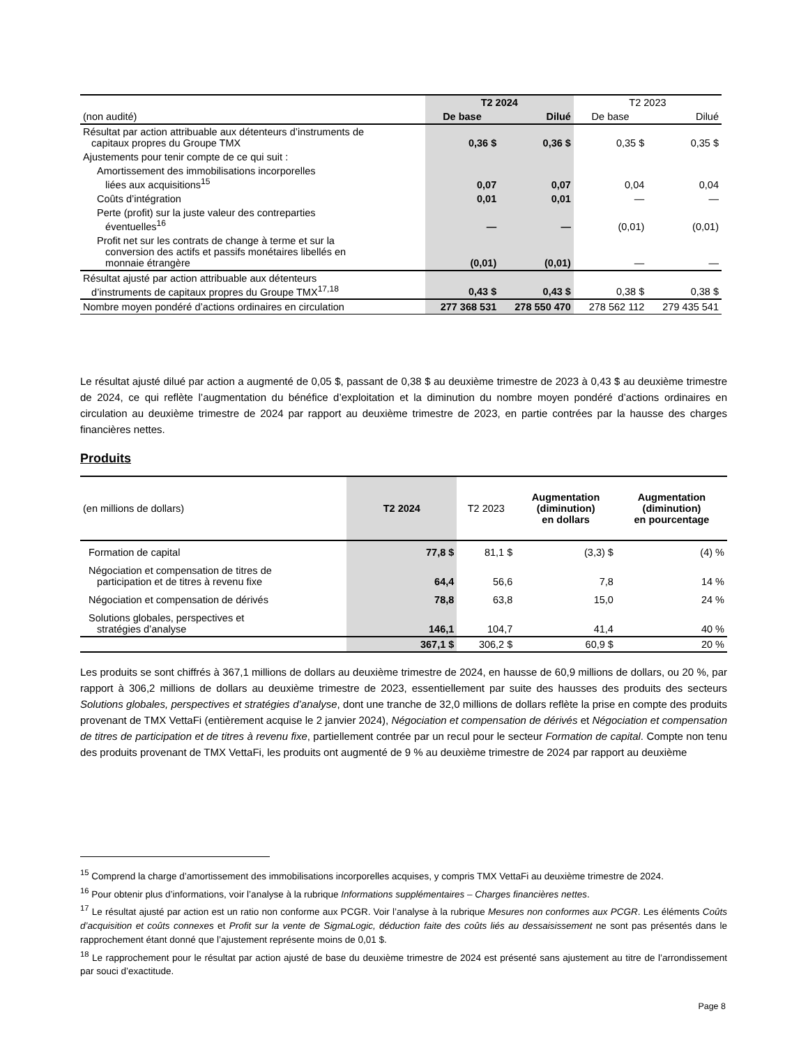| | T2 2024 | | T2 2023 | |
| (non audité) | De base | Dilué | De base | Dilué |
| Résultat par action attribuable aux détenteurs d’instruments de capitaux propres du Groupe TMX | 0,36 $ | 0,36 $ | 0,35 $ | 0,35 $ |
| Ajustements pour tenir compte de ce qui suit : | | | | |
| Amortissement des immobilisations incorporelles liées aux acquisitions<sup>15</sup> | 0,07 | 0,07 | 0,04 | 0,04 |
| Coûts d’intégration | 0,01 | 0,01 | — | — |
| Perte (profit) sur la juste valeur des contreparties éventuelles<sup>16</sup> | — | — | (0,01) | (0,01) |
| Profit net sur les contrats de change à terme et sur la conversion des actifs et passifs monétaires libellés en monnaie étrangère | (0,01) | (0,01) | — | — |
| Résultat ajusté par action attribuable aux détenteurs d’instruments de capitaux propres du Groupe TMX<sup>17,18</sup> | 0,43 $ | 0,43 $ | 0,38 $ | 0,38 $ |
| Nombre moyen pondéré d’actions ordinaires en circulation | 277 368 531 | 278 550 470 | 278 562 112 | 279 435 541 |
Le résultat ajusté dilué par action a augmenté de 0,05 $, passant de 0,38 $ au deuxième trimestre de 2023 à 0,43 $ au deuxième trimestre de 2024, ce qui reflète l’augmentation du bénéfice d’exploitation et la diminution du nombre moyen pondéré d’actions ordinaires en circulation au deuxième trimestre de 2024 par rapport au deuxième trimestre de 2023, en partie contrées par la hausse des charges financières nettes.
Produits
| (en millions de dollars) | T2 2024 | T2 2023 | Augmentation (diminution) en dollars | Augmentation (diminution) en pourcentage |
| Formation de capital | 77,8 $ | 81,1 $ | (3,3) $ | (4) % |
| Négociation et compensation de titres de participation et de titres à revenu fixe | 64,4 | 56,6 | 7,8 | 14 % |
| Négociation et compensation de dérivés | 78,8 | 63,8 | 15,0 | 24 % |
| Solutions globales, perspectives et stratégies d’analyse | 146,1 | 104,7 | 41,4 | 40 % |
| | 367,1 $ | 306,2 $ | 60,9 $ | 20 % |
Les produits se sont chiffrés à 367,1 millions de dollars au deuxième trimestre de 2024, en hausse de 60,9 millions de dollars, ou 20 %, par rapport à 306,2 millions de dollars au deuxième trimestre de 2023, essentiellement par suite des hausses des produits des secteurs Solutions globales, perspectives et stratégies d’analyse, dont une tranche de 32,0 millions de dollars reflète la prise en compte des produits provenant de TMX VettaFi (entièrement acquise le 2 janvier 2024), Négociation et compensation de dérivés et Négociation et compensation de titres de participation et de titres à revenu fixe, partiellement contrée par un recul pour le secteur Formation de capital. Compte non tenu des produits provenant de TMX VettaFi, les produits ont augmenté de 9 % au deuxième trimestre de 2024 par rapport au deuxième
<sup>15</sup> Comprend la charge d’amortissement des immobilisations incorporelles acquises, y compris TMX VettaFi au deuxième trimestre de 2024.
<sup>16</sup> Pour obtenir plus d’informations, voir l’analyse à la rubrique Informations supplémentaires – Charges financières nettes.
<sup>17</sup> Le résultat ajusté par action est un ratio non conforme aux PCGR. Voir l’analyse à la rubrique Mesures non conformes aux PCGR. Les éléments Coûts d’acquisition et coûts connexes et Profit sur la vente de SigmaLogic, déduction faite des coûts liés au dessaisissement ne sont pas présentés dans le rapprochement étant donné que l’ajustement représente moins de 0,01 $.
<sup>18</sup> Le rapprochement pour le résultat par action ajusté de base du deuxième trimestre de 2024 est présenté sans ajustement au titre de l’arrondissement par souci d’exactitude.
Page 8